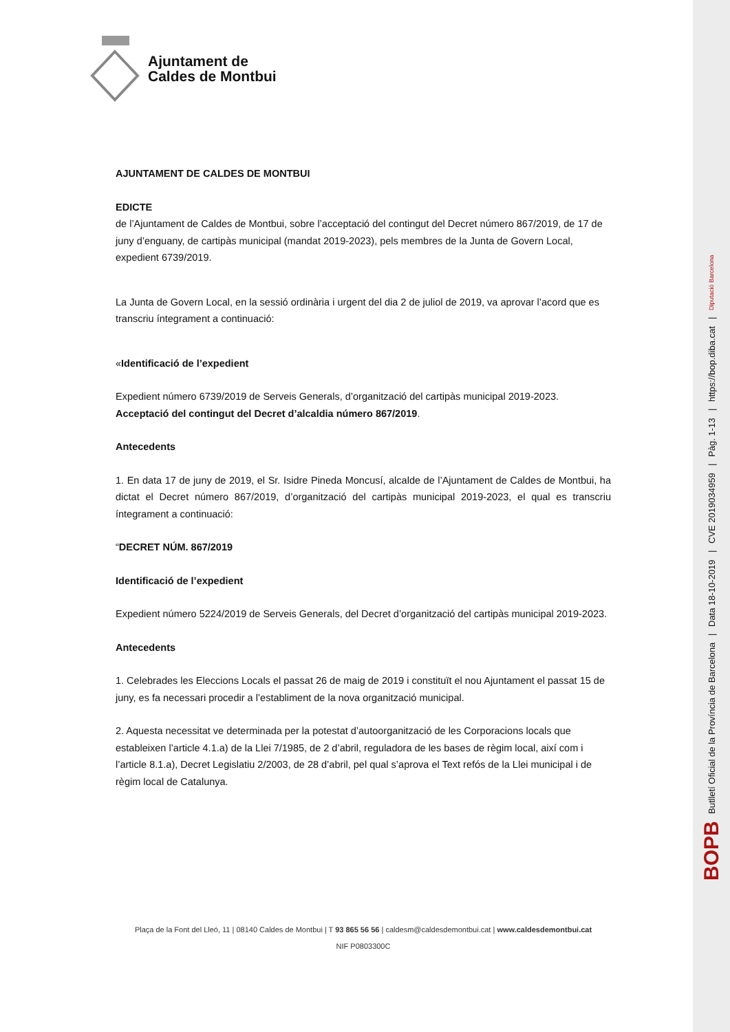Ajuntament de
Caldes de Montbui
AJUNTAMENT DE CALDES DE MONTBUI
EDICTE
de l’Ajuntament de Caldes de Montbui, sobre l’acceptació del contingut del Decret número 867/2019, de 17 de juny d’enguany, de cartipàs municipal (mandat 2019-2023), pels membres de la Junta de Govern Local, expedient 6739/2019.
La Junta de Govern Local, en la sessió ordinària i urgent del dia 2 de juliol de 2019, va aprovar l’acord que es transcriu íntegrament a continuació:
«Identificació de l’expedient
Expedient número 6739/2019 de Serveis Generals, d’organització del cartipàs municipal 2019-2023. Acceptació del contingut del Decret d’alcaldia número 867/2019.
Antecedents
1. En data 17 de juny de 2019, el Sr. Isidre Pineda Moncusí, alcalde de l’Ajuntament de Caldes de Montbui, ha dictat el Decret número 867/2019, d’organització del cartipàs municipal 2019-2023, el qual es transcriu íntegrament a continuació:
“DECRET NÚM. 867/2019
Identificació de l’expedient
Expedient número 5224/2019 de Serveis Generals, del Decret d’organització del cartipàs municipal 2019-2023.
Antecedents
1. Celebrades les Eleccions Locals el passat 26 de maig de 2019 i constituït el nou Ajuntament el passat 15 de juny, es fa necessari procedir a l’establiment de la nova organització municipal.
2. Aquesta necessitat ve determinada per la potestat d’autoorganització de les Corporacions locals que estableixen l’article 4.1.a) de la Llei 7/1985, de 2 d’abril, reguladora de les bases de règim local, així com i l’article 8.1.a), Decret Legislatiu 2/2003, de 28 d’abril, pel qual s’aprova el Text refós de la Llei municipal i de règim local de Catalunya.
Plaça de la Font del Lleó, 11 | 08140 Caldes de Montbui | T 93 865 56 56 | caldesm@caldesdemontbui.cat | www.caldesdemontbui.cat
NIF P0803300C
BOPB Butlletí Oficial de la Província de Barcelona | Data 18-10-2019 | CVE 2019034959 | Pàg. 1-13 | https://bop.diba.cat | Diputació Barcelona